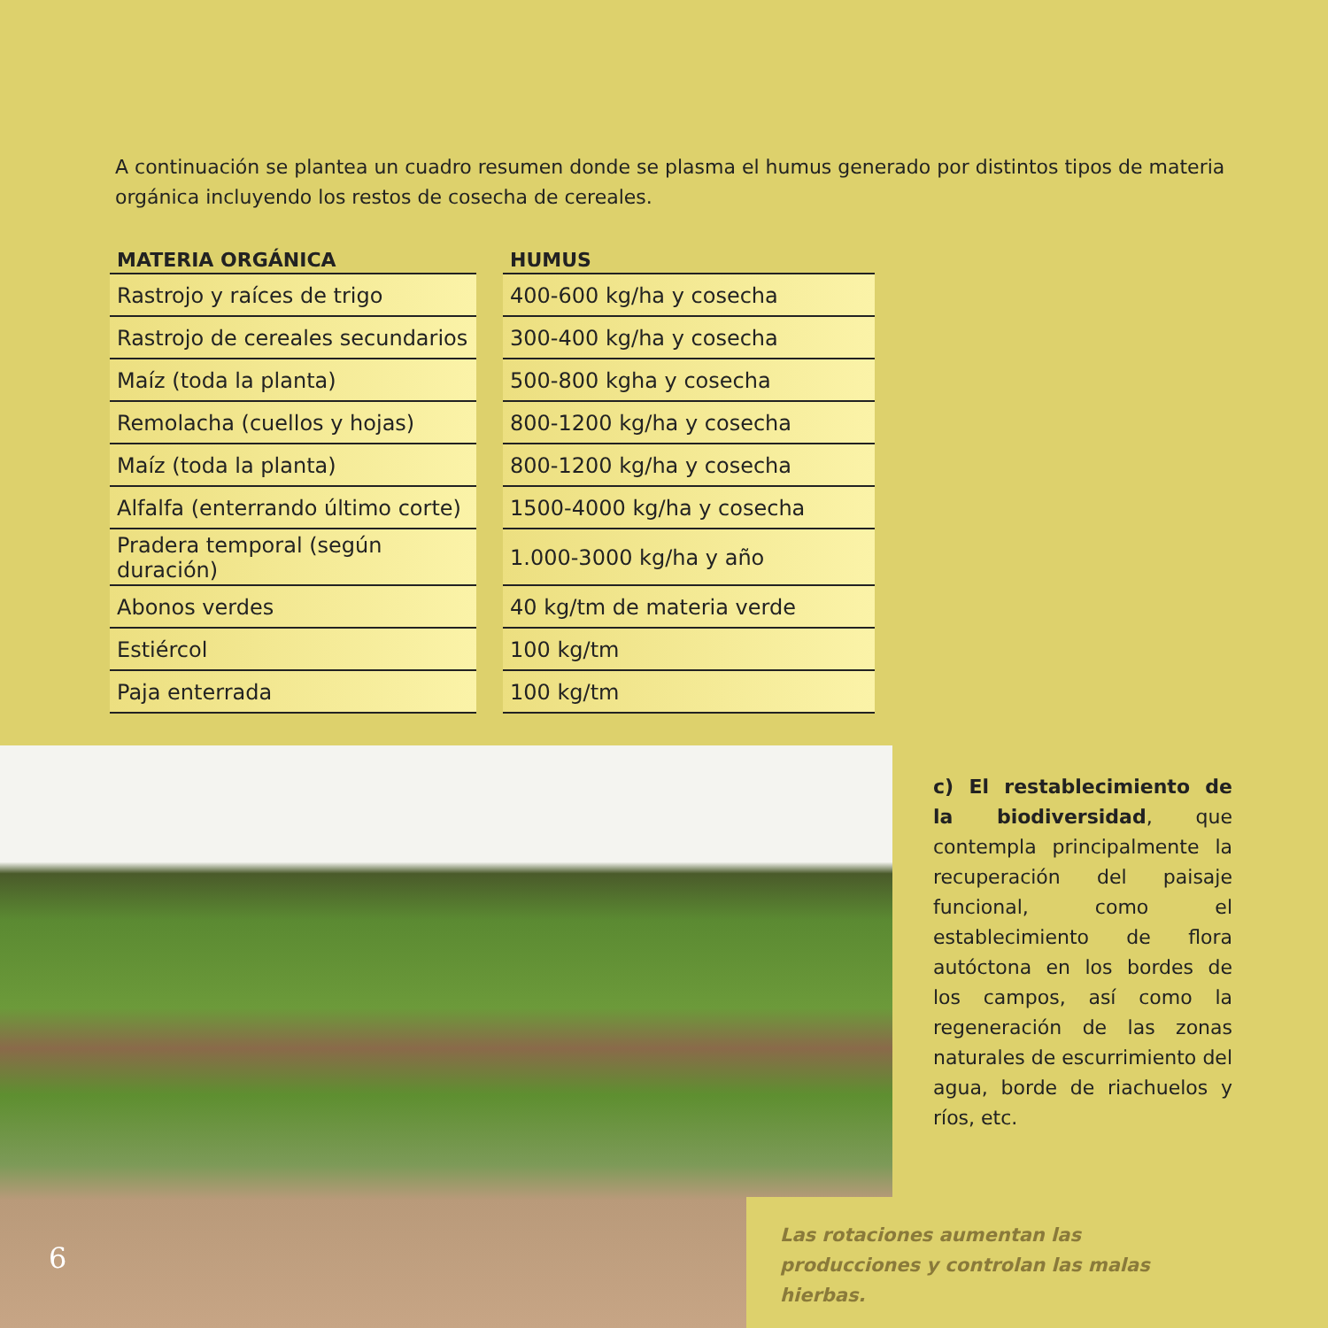A continuación se plantea un cuadro resumen donde se plasma el humus generado por distintos tipos de materia orgánica incluyendo los restos de cosecha de cereales.
| MATERIA ORGÁNICA | | HUMUS |
| --- | --- | --- |
| Rastrojo y raíces de trigo | | 400-600 kg/ha y cosecha |
| Rastrojo de cereales secundarios | | 300-400 kg/ha y cosecha |
| Maíz (toda la planta) | | 500-800 kgha y cosecha |
| Remolacha (cuellos y hojas) | | 800-1200 kg/ha y cosecha |
| Maíz (toda la planta) | | 800-1200 kg/ha y cosecha |
| Alfalfa (enterrando último corte) | | 1500-4000 kg/ha y cosecha |
| Pradera temporal (según duración) | | 1.000-3000 kg/ha y año |
| Abonos verdes | | 40 kg/tm de materia verde |
| Estiércol | | 100 kg/tm |
| Paja enterrada | | 100 kg/tm |
c) El restablecimiento de la biodiversidad, que contempla principalmente la recuperación del paisaje funcional, como el establecimiento de flora autóctona en los bordes de los campos, así como la regeneración de las zonas naturales de escurrimiento del agua, borde de riachuelos y ríos, etc.
Las rotaciones aumentan las producciones y controlan las malas hierbas.
6